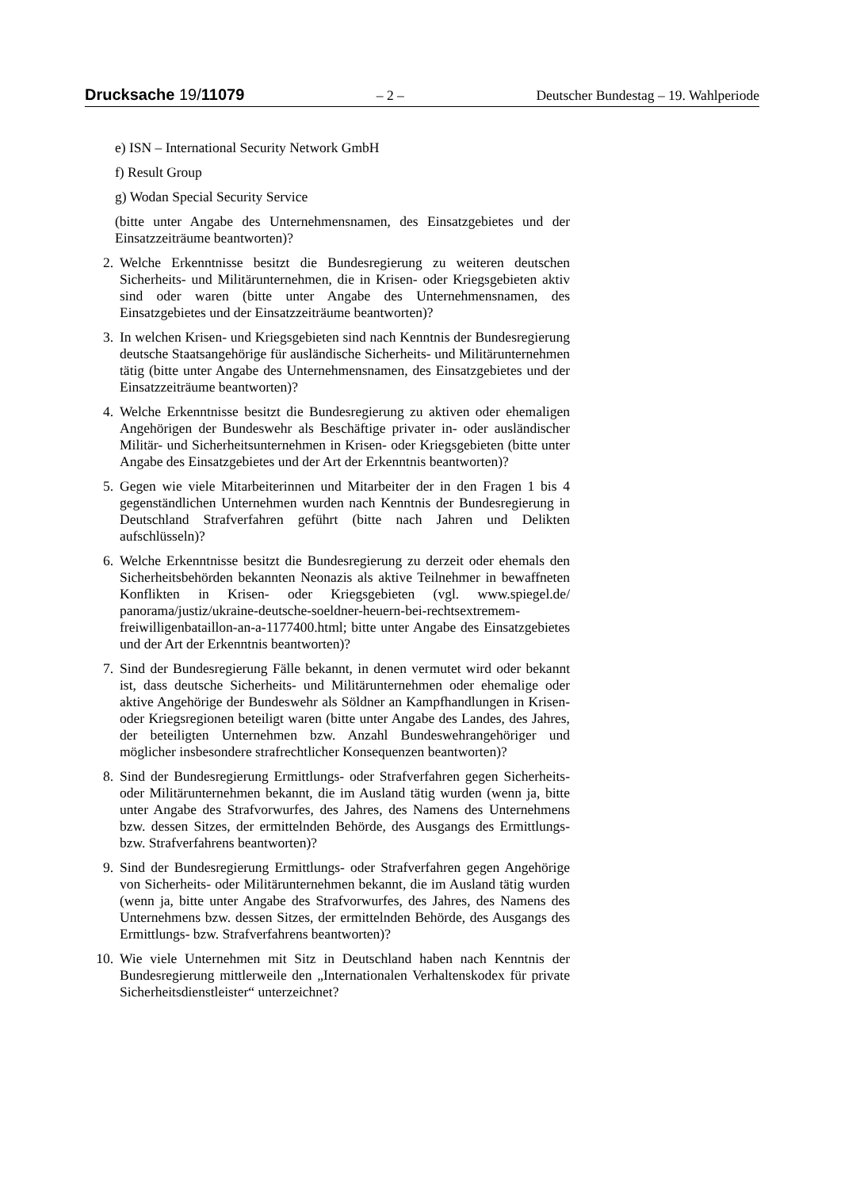Drucksache 19/11079 – 2 – Deutscher Bundestag – 19. Wahlperiode
e) ISN – International Security Network GmbH
f) Result Group
g) Wodan Special Security Service
(bitte unter Angabe des Unternehmensnamen, des Einsatzgebietes und der Einsatzzeiträume beantworten)?
2. Welche Erkenntnisse besitzt die Bundesregierung zu weiteren deutschen Sicherheits- und Militärunternehmen, die in Krisen- oder Kriegsgebieten aktiv sind oder waren (bitte unter Angabe des Unternehmensnamen, des Einsatzgebietes und der Einsatzzeiträume beantworten)?
3. In welchen Krisen- und Kriegsgebieten sind nach Kenntnis der Bundesregierung deutsche Staatsangehörige für ausländische Sicherheits- und Militärunternehmen tätig (bitte unter Angabe des Unternehmensnamen, des Einsatzgebietes und der Einsatzzeiträume beantworten)?
4. Welche Erkenntnisse besitzt die Bundesregierung zu aktiven oder ehemaligen Angehörigen der Bundeswehr als Beschäftige privater in- oder ausländischer Militär- und Sicherheitsunternehmen in Krisen- oder Kriegsgebieten (bitte unter Angabe des Einsatzgebietes und der Art der Erkenntnis beantworten)?
5. Gegen wie viele Mitarbeiterinnen und Mitarbeiter der in den Fragen 1 bis 4 gegenständlichen Unternehmen wurden nach Kenntnis der Bundesregierung in Deutschland Strafverfahren geführt (bitte nach Jahren und Delikten aufschlüsseln)?
6. Welche Erkenntnisse besitzt die Bundesregierung zu derzeit oder ehemals den Sicherheitsbehörden bekannten Neonazis als aktive Teilnehmer in bewaffneten Konflikten in Krisen- oder Kriegsgebieten (vgl. www.spiegel.de/ panorama/justiz/ukraine-deutsche-soeldner-heuern-bei-rechtsextremem-freiwilligenbataillon-an-a-1177400.html; bitte unter Angabe des Einsatzgebietes und der Art der Erkenntnis beantworten)?
7. Sind der Bundesregierung Fälle bekannt, in denen vermutet wird oder bekannt ist, dass deutsche Sicherheits- und Militärunternehmen oder ehemalige oder aktive Angehörige der Bundeswehr als Söldner an Kampfhandlungen in Krisen- oder Kriegsregionen beteiligt waren (bitte unter Angabe des Landes, des Jahres, der beteiligten Unternehmen bzw. Anzahl Bundeswehrangehöriger und möglicher insbesondere strafrechtlicher Konsequenzen beantworten)?
8. Sind der Bundesregierung Ermittlungs- oder Strafverfahren gegen Sicherheits- oder Militärunternehmen bekannt, die im Ausland tätig wurden (wenn ja, bitte unter Angabe des Strafvorwurfes, des Jahres, des Namens des Unternehmens bzw. dessen Sitzes, der ermittelnden Behörde, des Ausgangs des Ermittlungs- bzw. Strafverfahrens beantworten)?
9. Sind der Bundesregierung Ermittlungs- oder Strafverfahren gegen Angehörige von Sicherheits- oder Militärunternehmen bekannt, die im Ausland tätig wurden (wenn ja, bitte unter Angabe des Strafvorwurfes, des Jahres, des Namens des Unternehmens bzw. dessen Sitzes, der ermittelnden Behörde, des Ausgangs des Ermittlungs- bzw. Strafverfahrens beantworten)?
10. Wie viele Unternehmen mit Sitz in Deutschland haben nach Kenntnis der Bundesregierung mittlerweile den „Internationalen Verhaltenskodex für private Sicherheitsdienstleister“ unterzeichnet?